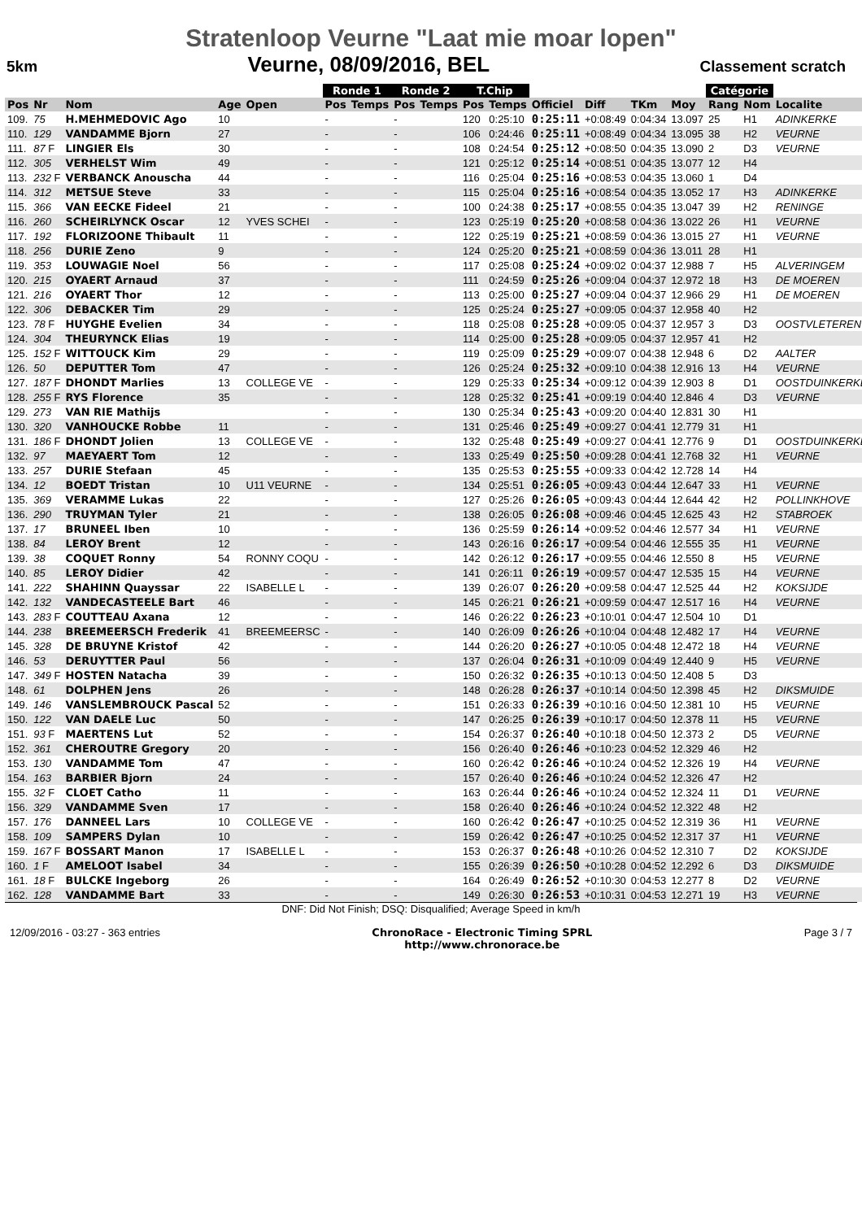Stratenloop Veurne "Laat mie moar lopen"
5km Veurne, 08/09/2016, BEL Classement scratch
| | | | | | Ronde 1 | | Ronde 2 | | T.Chip | | | | | | Catégorie | | |
| --- | --- | --- | --- | --- | --- | --- | --- | --- | --- | --- | --- | --- | --- | --- | --- | --- | --- |
| Pos | Nr | Nom | Age | Open | Pos | Temps | Pos | Temps | Pos | Temps | Officiel | Diff | TKm | Moy | Rang | Nom | Localite |
| 109. | 75 | H.MEHMEDOVIC Ago | 10 | | - | | - | | 120 | 0:25:10 | 0:25:11 | +0:08:49 | 0:04:34 | 13.097 | 25 | H1 | ADINKERKE |
| 110. | 129 | VANDAMME Bjorn | 27 | | - | | - | | 106 | 0:24:46 | 0:25:11 | +0:08:49 | 0:04:34 | 13.095 | 38 | H2 | VEURNE |
| 111. | 87 F | LINGIER Els | 30 | | - | | - | | 108 | 0:24:54 | 0:25:12 | +0:08:50 | 0:04:35 | 13.090 | 2 | D3 | VEURNE |
| 112. | 305 | VERHELST Wim | 49 | | - | | - | | 121 | 0:25:12 | 0:25:14 | +0:08:51 | 0:04:35 | 13.077 | 12 | H4 | |
| 113. | 232 F | VERBANCK Anouscha | 44 | | - | | - | | 116 | 0:25:04 | 0:25:16 | +0:08:53 | 0:04:35 | 13.060 | 1 | D4 | |
| 114. | 312 | METSUE Steve | 33 | | - | | - | | 115 | 0:25:04 | 0:25:16 | +0:08:54 | 0:04:35 | 13.052 | 17 | H3 | ADINKERKE |
| 115. | 366 | VAN EECKE Fideel | 21 | | - | | - | | 100 | 0:24:38 | 0:25:17 | +0:08:55 | 0:04:35 | 13.047 | 39 | H2 | RENINGE |
| 116. | 260 | SCHEIRLYNCK Oscar | 12 | YVES SCHEI | - | | - | | 123 | 0:25:19 | 0:25:20 | +0:08:58 | 0:04:36 | 13.022 | 26 | H1 | VEURNE |
| 117. | 192 | FLORIZOONE Thibault | 11 | | - | | - | | 122 | 0:25:19 | 0:25:21 | +0:08:59 | 0:04:36 | 13.015 | 27 | H1 | VEURNE |
| 118. | 256 | DURIE Zeno | 9 | | - | | - | | 124 | 0:25:20 | 0:25:21 | +0:08:59 | 0:04:36 | 13.011 | 28 | H1 | |
| 119. | 353 | LOUWAGIE Noel | 56 | | - | | - | | 117 | 0:25:08 | 0:25:24 | +0:09:02 | 0:04:37 | 12.988 | 7 | H5 | ALVERINGEM |
| 120. | 215 | OYAERT Arnaud | 37 | | - | | - | | 111 | 0:24:59 | 0:25:26 | +0:09:04 | 0:04:37 | 12.972 | 18 | H3 | DE MOEREN |
| 121. | 216 | OYAERT Thor | 12 | | - | | - | | 113 | 0:25:00 | 0:25:27 | +0:09:04 | 0:04:37 | 12.966 | 29 | H1 | DE MOEREN |
| 122. | 306 | DEBACKER Tim | 29 | | - | | - | | 125 | 0:25:24 | 0:25:27 | +0:09:05 | 0:04:37 | 12.958 | 40 | H2 | |
| 123. | 78 F | HUYGHE Evelien | 34 | | - | | - | | 118 | 0:25:08 | 0:25:28 | +0:09:05 | 0:04:37 | 12.957 | 3 | D3 | OOSTVLETEREN |
| 124. | 304 | THEURYNCK Elias | 19 | | - | | - | | 114 | 0:25:00 | 0:25:28 | +0:09:05 | 0:04:37 | 12.957 | 41 | H2 | |
| 125. | 152 F | WITTOUCK Kim | 29 | | - | | - | | 119 | 0:25:09 | 0:25:29 | +0:09:07 | 0:04:38 | 12.948 | 6 | D2 | AALTER |
| 126. | 50 | DEPUTTER Tom | 47 | | - | | - | | 126 | 0:25:24 | 0:25:32 | +0:09:10 | 0:04:38 | 12.916 | 13 | H4 | VEURNE |
| 127. | 187 F | DHONDT Marlies | 13 | COLLEGE VE | - | | - | | 129 | 0:25:33 | 0:25:34 | +0:09:12 | 0:04:39 | 12.903 | 8 | D1 | OOSTDUINKERKE |
| 128. | 255 F | RYS Florence | 35 | | - | | - | | 128 | 0:25:32 | 0:25:41 | +0:09:19 | 0:04:40 | 12.846 | 4 | D3 | VEURNE |
| 129. | 273 | VAN RIE Mathijs | | | - | | - | | 130 | 0:25:34 | 0:25:43 | +0:09:20 | 0:04:40 | 12.831 | 30 | H1 | |
| 130. | 320 | VANHOUCKE Robbe | 11 | | - | | - | | 131 | 0:25:46 | 0:25:49 | +0:09:27 | 0:04:41 | 12.779 | 31 | H1 | |
| 131. | 186 F | DHONDT Jolien | 13 | COLLEGE VE | - | | - | | 132 | 0:25:48 | 0:25:49 | +0:09:27 | 0:04:41 | 12.776 | 9 | D1 | OOSTDUINKERKE |
| 132. | 97 | MAEYAERT Tom | 12 | | - | | - | | 133 | 0:25:49 | 0:25:50 | +0:09:28 | 0:04:41 | 12.768 | 32 | H1 | VEURNE |
| 133. | 257 | DURIE Stefaan | 45 | | - | | - | | 135 | 0:25:53 | 0:25:55 | +0:09:33 | 0:04:42 | 12.728 | 14 | H4 | |
| 134. | 12 | BOEDT Tristan | 10 | U11 VEURNE | - | | - | | 134 | 0:25:51 | 0:26:05 | +0:09:43 | 0:04:44 | 12.647 | 33 | H1 | VEURNE |
| 135. | 369 | VERAMME Lukas | 22 | | - | | - | | 127 | 0:25:26 | 0:26:05 | +0:09:43 | 0:04:44 | 12.644 | 42 | H2 | POLLINKHOVE |
| 136. | 290 | TRUYMAN Tyler | 21 | | - | | - | | 138 | 0:26:05 | 0:26:08 | +0:09:46 | 0:04:45 | 12.625 | 43 | H2 | STABROEK |
| 137. | 17 | BRUNEEL Iben | 10 | | - | | - | | 136 | 0:25:59 | 0:26:14 | +0:09:52 | 0:04:46 | 12.577 | 34 | H1 | VEURNE |
| 138. | 84 | LEROY Brent | 12 | | - | | - | | 143 | 0:26:16 | 0:26:17 | +0:09:54 | 0:04:46 | 12.555 | 35 | H1 | VEURNE |
| 139. | 38 | COQUET Ronny | 54 | RONNY COQU | - | | - | | 142 | 0:26:12 | 0:26:17 | +0:09:55 | 0:04:46 | 12.550 | 8 | H5 | VEURNE |
| 140. | 85 | LEROY Didier | 42 | | - | | - | | 141 | 0:26:11 | 0:26:19 | +0:09:57 | 0:04:47 | 12.535 | 15 | H4 | VEURNE |
| 141. | 222 | SHAHINN Quayssar | 22 | ISABELLE L | - | | - | | 139 | 0:26:07 | 0:26:20 | +0:09:58 | 0:04:47 | 12.525 | 44 | H2 | KOKSIJDE |
| 142. | 132 | VANDECASTEELE Bart | 46 | | - | | - | | 145 | 0:26:21 | 0:26:21 | +0:09:59 | 0:04:47 | 12.517 | 16 | H4 | VEURNE |
| 143. | 283 F | COUTTEAU Axana | 12 | | - | | - | | 146 | 0:26:22 | 0:26:23 | +0:10:01 | 0:04:47 | 12.504 | 10 | D1 | |
| 144. | 238 | BREEMEERSCH Frederik | 41 | BREEMEERSC | - | | - | | 140 | 0:26:09 | 0:26:26 | +0:10:04 | 0:04:48 | 12.482 | 17 | H4 | VEURNE |
| 145. | 328 | DE BRUYNE Kristof | 42 | | - | | - | | 144 | 0:26:20 | 0:26:27 | +0:10:05 | 0:04:48 | 12.472 | 18 | H4 | VEURNE |
| 146. | 53 | DERUYTTER Paul | 56 | | - | | - | | 137 | 0:26:04 | 0:26:31 | +0:10:09 | 0:04:49 | 12.440 | 9 | H5 | VEURNE |
| 147. | 349 F | HOSTEN Natacha | 39 | | - | | - | | 150 | 0:26:32 | 0:26:35 | +0:10:13 | 0:04:50 | 12.408 | 5 | D3 | |
| 148. | 61 | DOLPHEN Jens | 26 | | - | | - | | 148 | 0:26:28 | 0:26:37 | +0:10:14 | 0:04:50 | 12.398 | 45 | H2 | DIKSMUIDE |
| 149. | 146 | VANSLEMBROUCK Pascal | 52 | | - | | - | | 151 | 0:26:33 | 0:26:39 | +0:10:16 | 0:04:50 | 12.381 | 10 | H5 | VEURNE |
| 150. | 122 | VAN DAELE Luc | 50 | | - | | - | | 147 | 0:26:25 | 0:26:39 | +0:10:17 | 0:04:50 | 12.378 | 11 | H5 | VEURNE |
| 151. | 93 F | MAERTENS Lut | 52 | | - | | - | | 154 | 0:26:37 | 0:26:40 | +0:10:18 | 0:04:50 | 12.373 | 2 | D5 | VEURNE |
| 152. | 361 | CHEROUTRE Gregory | 20 | | - | | - | | 156 | 0:26:40 | 0:26:46 | +0:10:23 | 0:04:52 | 12.329 | 46 | H2 | |
| 153. | 130 | VANDAMME Tom | 47 | | - | | - | | 160 | 0:26:42 | 0:26:46 | +0:10:24 | 0:04:52 | 12.326 | 19 | H4 | VEURNE |
| 154. | 163 | BARBIER Bjorn | 24 | | - | | - | | 157 | 0:26:40 | 0:26:46 | +0:10:24 | 0:04:52 | 12.326 | 47 | H2 | |
| 155. | 32 F | CLOET Catho | 11 | | - | | - | | 163 | 0:26:44 | 0:26:46 | +0:10:24 | 0:04:52 | 12.324 | 11 | D1 | VEURNE |
| 156. | 329 | VANDAMME Sven | 17 | | - | | - | | 158 | 0:26:40 | 0:26:46 | +0:10:24 | 0:04:52 | 12.322 | 48 | H2 | |
| 157. | 176 | DANNEEL Lars | 10 | COLLEGE VE | - | | - | | 160 | 0:26:42 | 0:26:47 | +0:10:25 | 0:04:52 | 12.319 | 36 | H1 | VEURNE |
| 158. | 109 | SAMPERS Dylan | 10 | | - | | - | | 159 | 0:26:42 | 0:26:47 | +0:10:25 | 0:04:52 | 12.317 | 37 | H1 | VEURNE |
| 159. | 167 F | BOSSART Manon | 17 | ISABELLE L | - | | - | | 153 | 0:26:37 | 0:26:48 | +0:10:26 | 0:04:52 | 12.310 | 7 | D2 | KOKSIJDE |
| 160. | 1 F | AMELOOT Isabel | 34 | | - | | - | | 155 | 0:26:39 | 0:26:50 | +0:10:28 | 0:04:52 | 12.292 | 6 | D3 | DIKSMUIDE |
| 161. | 18 F | BULCKE Ingeborg | 26 | | - | | - | | 164 | 0:26:49 | 0:26:52 | +0:10:30 | 0:04:53 | 12.277 | 8 | D2 | VEURNE |
| 162. | 128 | VANDAMME Bart | 33 | | - | | - | | 149 | 0:26:30 | 0:26:53 | +0:10:31 | 0:04:53 | 12.271 | 19 | H3 | VEURNE |
DNF: Did Not Finish; DSQ: Disqualified; Average Speed in km/h
12/09/2016 - 03:27 - 363 entries ChronoRace - Electronic Timing SPRL
http://www.chronorace.be Page 3 / 7